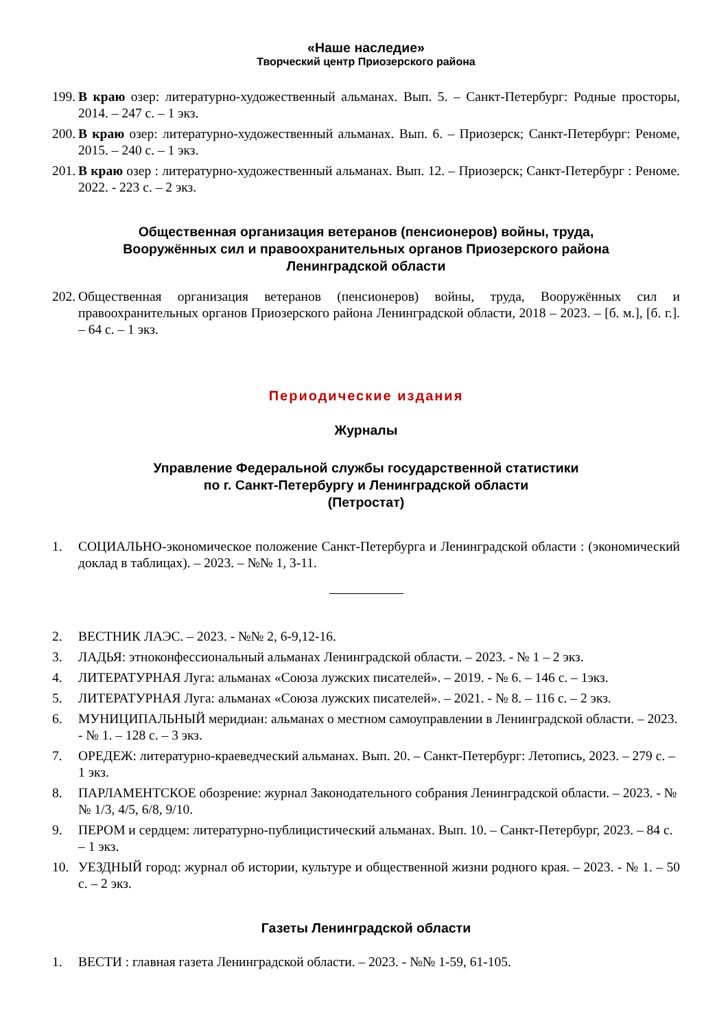«Наше наследие»
Творческий центр Приозерского района
199. В краю озер: литературно-художественный альманах. Вып. 5. – Санкт-Петербург: Родные просторы, 2014. – 247 с. – 1 экз.
200. В краю озер: литературно-художественный альманах. Вып. 6. – Приозерск; Санкт-Петербург: Реноме, 2015. – 240 с. – 1 экз.
201. В краю озер : литературно-художественный альманах. Вып. 12. – Приозерск; Санкт-Петербург : Реноме. 2022. - 223 с. – 2 экз.
Общественная организация ветеранов (пенсионеров) войны, труда,
Вооружённых сил и правоохранительных органов Приозерского района
Ленинградской области
202. Общественная организация ветеранов (пенсионеров) войны, труда, Вооружённых сил и правоохранительных органов Приозерского района Ленинградской области, 2018 – 2023. – [б. м.], [б. г.]. – 64 с. – 1 экз.
Периодические издания
Журналы
Управление Федеральной службы государственной статистики
по г. Санкт-Петербургу и Ленинградской области
(Петростат)
1. СОЦИАЛЬНО-экономическое положение Санкт-Петербурга и Ленинградской области : (экономический доклад в таблицах). – 2023. – №№ 1, 3-11.
2. ВЕСТНИК ЛАЭС. – 2023. - №№ 2, 6-9,12-16.
3. ЛАДЬЯ: этноконфессиональный альманах Ленинградской области. – 2023. - № 1 – 2 экз.
4. ЛИТЕРАТУРНАЯ Луга: альманах «Союза лужских писателей». – 2019. - № 6. – 146 с. – 1экз.
5. ЛИТЕРАТУРНАЯ Луга: альманах «Союза лужских писателей». – 2021. - № 8. – 116 с. – 2 экз.
6. МУНИЦИПАЛЬНЫЙ меридиан: альманах о местном самоуправлении в Ленинградской области. – 2023. - № 1. – 128 с. – 3 экз.
7. ОРЕДЕЖ: литературно-краеведческий альманах. Вып. 20. – Санкт-Петербург: Летопись, 2023. – 279 с. – 1 экз.
8. ПАРЛАМЕНТСКОЕ обозрение: журнал Законодательного собрания Ленинградской области. – 2023. - №№ 1/3, 4/5, 6/8, 9/10.
9. ПЕРОМ и сердцем: литературно-публицистический альманах. Вып. 10. – Санкт-Петербург, 2023. – 84 с. – 1 экз.
10. УЕЗДНЫЙ город: журнал об истории, культуре и общественной жизни родного края. – 2023. - № 1. – 50 с. – 2 экз.
Газеты Ленинградской области
1. ВЕСТИ : главная газета Ленинградской области. – 2023. - №№ 1-59, 61-105.